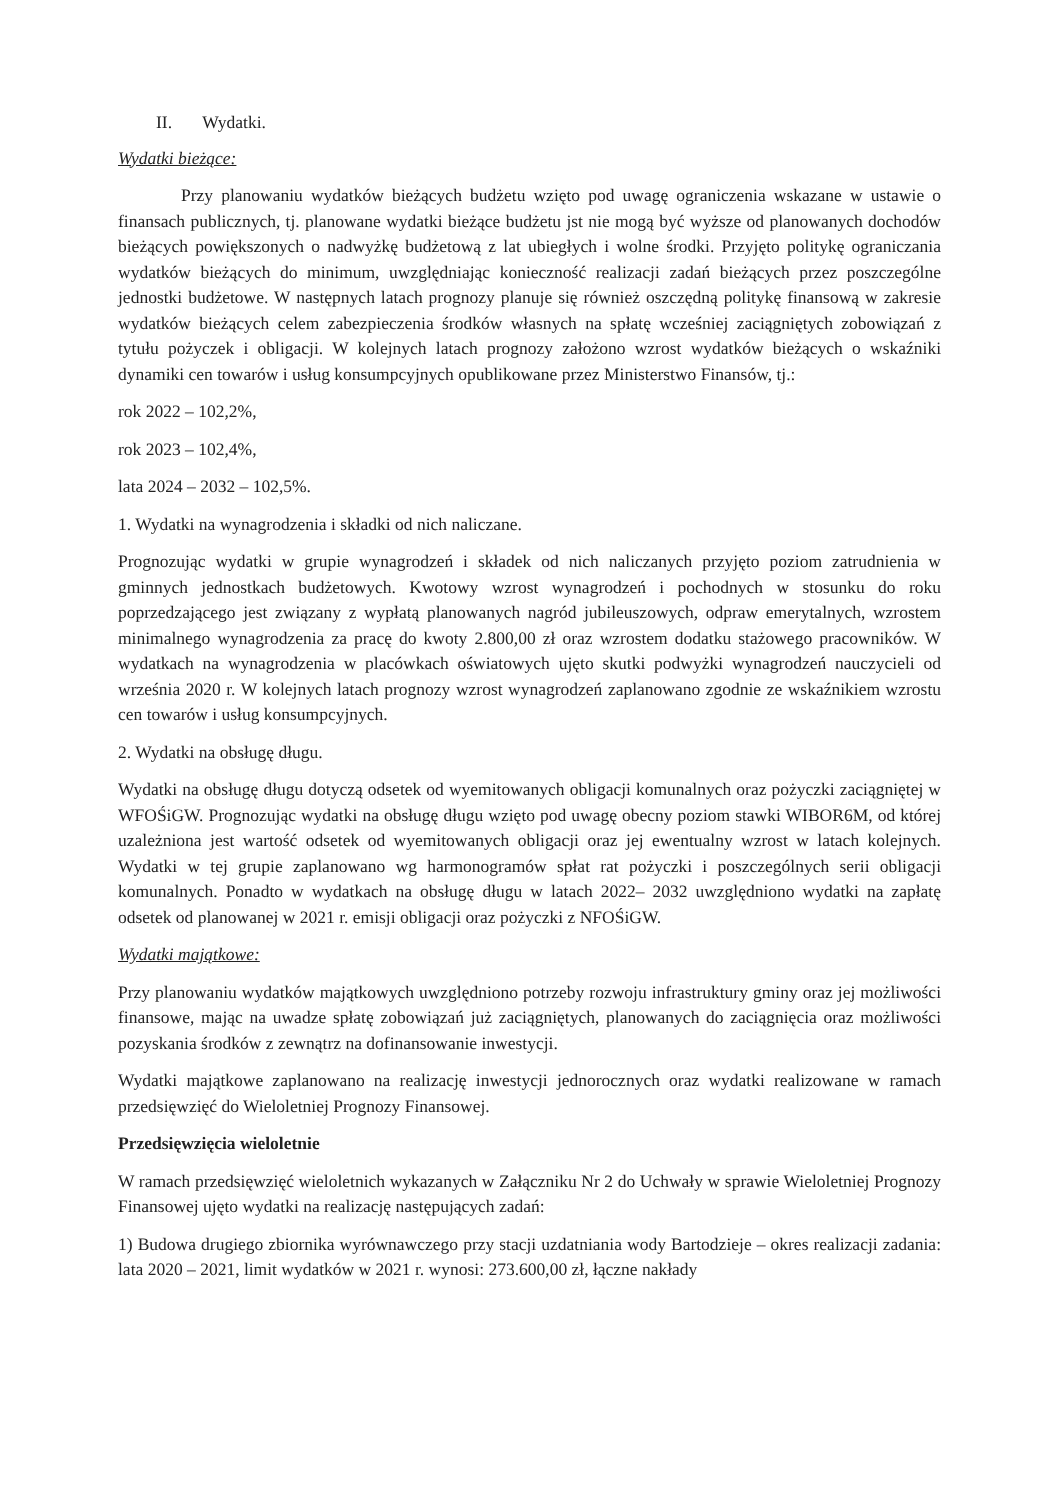II. Wydatki.
Wydatki bieżące:
Przy planowaniu wydatków bieżących budżetu wzięto pod uwagę ograniczenia wskazane w ustawie o finansach publicznych, tj. planowane wydatki bieżące budżetu jst nie mogą być wyższe od planowanych dochodów bieżących powiększonych o nadwyżkę budżetową z lat ubiegłych i wolne środki. Przyjęto politykę ograniczania wydatków bieżących do minimum, uwzględniając konieczność realizacji zadań bieżących przez poszczególne jednostki budżetowe. W następnych latach prognozy planuje się również oszczędną politykę finansową w zakresie wydatków bieżących celem zabezpieczenia środków własnych na spłatę wcześniej zaciągniętych zobowiązań z tytułu pożyczek i obligacji. W kolejnych latach prognozy założono wzrost wydatków bieżących o wskaźniki dynamiki cen towarów i usług konsumpcyjnych opublikowane przez Ministerstwo Finansów, tj.:
rok 2022 – 102,2%,
rok 2023 – 102,4%,
lata 2024 – 2032 – 102,5%.
1. Wydatki na wynagrodzenia i składki od nich naliczane.
Prognozując wydatki w grupie wynagrodzeń i składek od nich naliczanych przyjęto poziom zatrudnienia w gminnych jednostkach budżetowych. Kwotowy wzrost wynagrodzeń i pochodnych w stosunku do roku poprzedzającego jest związany z wypłatą planowanych nagród jubileuszowych, odpraw emerytalnych, wzrostem minimalnego wynagrodzenia za pracę do kwoty 2.800,00 zł oraz wzrostem dodatku stażowego pracowników. W wydatkach na wynagrodzenia w placówkach oświatowych ujęto skutki podwyżki wynagrodzeń nauczycieli od września 2020 r. W kolejnych latach prognozy wzrost wynagrodzeń zaplanowano zgodnie ze wskaźnikiem wzrostu cen towarów i usług konsumpcyjnych.
2. Wydatki na obsługę długu.
Wydatki na obsługę długu dotyczą odsetek od wyemitowanych obligacji komunalnych oraz pożyczki zaciągniętej w WFOŚiGW. Prognozując wydatki na obsługę długu wzięto pod uwagę obecny poziom stawki WIBOR6M, od której uzależniona jest wartość odsetek od wyemitowanych obligacji oraz jej ewentualny wzrost w latach kolejnych. Wydatki w tej grupie zaplanowano wg harmonogramów spłat rat pożyczki i poszczególnych serii obligacji komunalnych. Ponadto w wydatkach na obsługę długu w latach 2022– 2032 uwzględniono wydatki na zapłatę odsetek od planowanej w 2021 r. emisji obligacji oraz pożyczki z NFOŚiGW.
Wydatki majątkowe:
Przy planowaniu wydatków majątkowych uwzględniono potrzeby rozwoju infrastruktury gminy oraz jej możliwości finansowe, mając na uwadze spłatę zobowiązań już zaciągniętych, planowanych do zaciągnięcia oraz możliwości pozyskania środków z zewnątrz na dofinansowanie inwestycji.
Wydatki majątkowe zaplanowano na realizację inwestycji jednorocznych oraz wydatki realizowane w ramach przedsięwzięć do Wieloletniej Prognozy Finansowej.
Przedsięwzięcia wieloletnie
W ramach przedsięwzięć wieloletnich wykazanych w Załączniku Nr 2 do Uchwały w sprawie Wieloletniej Prognozy Finansowej ujęto wydatki na realizację następujących zadań:
1) Budowa drugiego zbiornika wyrównawczego przy stacji uzdatniania wody Bartodzieje – okres realizacji zadania: lata 2020 – 2021, limit wydatków w 2021 r. wynosi: 273.600,00 zł, łączne nakłady